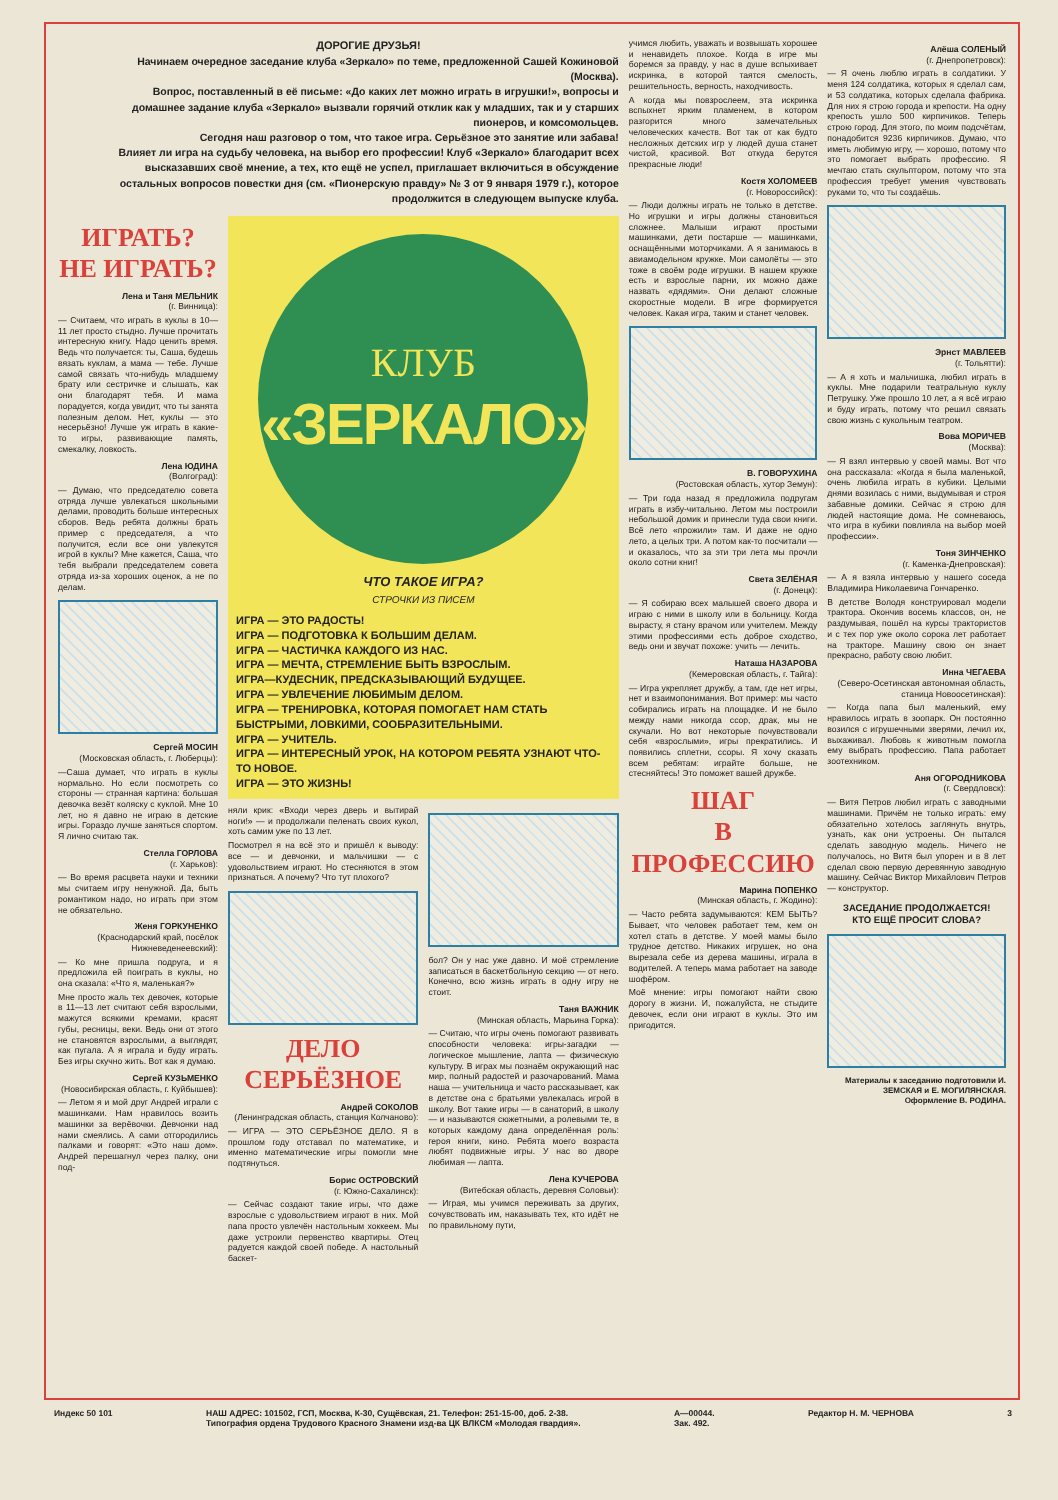ДОРОГИЕ ДРУЗЬЯ!
Начинаем очередное заседание клуба «Зеркало» по теме, предложенной Сашей Кожиновой (Москва).
Вопрос, поставленный в её письме: «До каких лет можно играть в игрушки!», вопросы и домашнее задание клуба «Зеркало» вызвали горячий отклик как у младших, так и у старших пионеров, и комсомольцев.
Сегодня наш разговор о том, что такое игра. Серьёзное это занятие или забава!
Влияет ли игра на судьбу человека, на выбор его профессии! Клуб «Зеркало» благодарит всех высказавших своё мнение, а тех, кто ещё не успел, приглашает включиться в обсуждение остальных вопросов повестки дня (см. «Пионерскую правду» № 3 от 9 января 1979 г.), которое продолжится в следующем выпуске клуба.
ИГРАТЬ?
НЕ ИГРАТЬ?
Лена и Таня МЕЛЬНИК
(г. Винница):
— Считаем, что играть в куклы в 10—11 лет просто стыдно. Лучше прочитать интересную книгу. Надо ценить время. Ведь что получается: ты, Саша, будешь вязать куклам, а мама — тебе. Лучше самой связать что-нибудь младшему брату или сестричке и слышать, как они благодарят тебя. И мама порадуется, когда увидит, что ты занята полезным делом. Нет, куклы — это несерьёзно! Лучше уж играть в какие-то игры, развивающие память, смекалку, ловкость.
Лена ЮДИНА
(Волгоград):
— Думаю, что председателю совета отряда лучше увлекаться школьными делами, проводить больше интересных сборов. Ведь ребята должны брать пример с председателя, а что получится, если все они увлекутся игрой в куклы? Мне кажется, Саша, что тебя выбрали председателем совета отряда из-за хороших оценок, а не по делам.
Сергей МОСИН
(Московская область, г. Люберцы):
—Саша думает, что играть в куклы нормально. Но если посмотреть со стороны — странная картина: большая девочка везёт коляску с куклой. Мне 10 лет, но я давно не играю в детские игры. Гораздо лучше заняться спортом. Я лично считаю так.
Стелла ГОРЛОВА
(г. Харьков):
— Во время расцвета науки и техники мы считаем игру ненужной. Да, быть романтиком надо, но играть при этом не обязательно.
Женя ГОРКУНЕНКО
(Краснодарский край, посёлок Нижневеденеевский):
— Ко мне пришла подруга, и я предложила ей поиграть в куклы, но она сказала: «Что я, маленькая?»
Мне просто жаль тех девочек, которые в 11—13 лет считают себя взрослыми, мажутся всякими кремами, красят губы, ресницы, веки. Ведь они от этого не становятся взрослыми, а выглядят, как пугала. А я играла и буду играть. Без игры скучно жить. Вот как я думаю.
Сергей КУЗЬМЕНКО
(Новосибирская область, г. Куйбышев):
— Летом я и мой друг Андрей играли с машинками. Нам нравилось возить машинки за верёвочки. Девчонки над нами смеялись. А сами отгородились палками и говорят: «Это наш дом». Андрей перешагнул через палку, они под-
КЛУБ
«ЗЕРКАЛО»
ЧТО ТАКОЕ ИГРА?
СТРОЧКИ ИЗ ПИСЕМ
ИГРА — ЭТО РАДОСТЬ!
ИГРА — ПОДГОТОВКА К БОЛЬШИМ ДЕЛАМ.
ИГРА — ЧАСТИЧКА КАЖДОГО ИЗ НАС.
ИГРА — МЕЧТА, СТРЕМЛЕНИЕ БЫТЬ ВЗРОСЛЫМ.
ИГРА—КУДЕСНИК, ПРЕДСКАЗЫВАЮЩИЙ БУДУЩЕЕ.
ИГРА — УВЛЕЧЕНИЕ ЛЮБИМЫМ ДЕЛОМ.
ИГРА — ТРЕНИРОВКА, КОТОРАЯ ПОМОГАЕТ НАМ СТАТЬ БЫСТРЫМИ, ЛОВКИМИ, СООБРАЗИТЕЛЬНЫМИ.
ИГРА — УЧИТЕЛЬ.
ИГРА — ИНТЕРЕСНЫЙ УРОК, НА КОТОРОМ РЕБЯТА УЗНАЮТ ЧТО-ТО НОВОЕ.
ИГРА — ЭТО ЖИЗНЬ!
няли крик: «Входи через дверь и вытирай ноги!» — и продолжали пеленать своих кукол, хоть самим уже по 13 лет.
Посмотрел я на всё это и пришёл к выводу: все — и девчонки, и мальчишки — с удовольствием играют. Но стесняются в этом признаться. А почему? Что тут плохого?
ДЕЛО
СЕРЬЁЗНОЕ
Андрей СОКОЛОВ
(Ленинградская область, станция Колчаново):
— ИГРА — ЭТО СЕРЬЁЗНОЕ ДЕЛО. Я в прошлом году отставал по математике, и именно математические игры помогли мне подтянуться.
Борис ОСТРОВСКИЙ
(г. Южно-Сахалинск):
— Сейчас создают такие игры, что даже взрослые с удовольствием играют в них. Мой папа просто увлечён настольным хоккеем. Мы даже устроили первенство квартиры. Отец радуется каждой своей победе. А настольный баскет-
бол? Он у нас уже давно. И моё стремление записаться в баскетбольную секцию — от него. Конечно, всю жизнь играть в одну игру не стоит.
Таня ВАЖНИК
(Минская область, Марьина Горка):
— Считаю, что игры очень помогают развивать способности человека: игры-загадки — логическое мышление, лапта — физическую культуру. В играх мы познаём окружающий нас мир, полный радостей и разочарований. Мама наша — учительница и часто рассказывает, как в детстве она с братьями увлекалась игрой в школу. Вот такие игры — в санаторий, в школу — и называются сюжетными, а ролевыми те, в которых каждому дана определённая роль: героя книги, кино. Ребята моего возраста любят подвижные игры. У нас во дворе любимая — лапта.
Лена КУЧЕРОВА
(Витебская область, деревня Соловьи):
— Играя, мы учимся переживать за других, сочувствовать им, наказывать тех, кто идёт не по правильному пути,
учимся любить, уважать и возвышать хорошее и ненавидеть плохое. Когда в игре мы боремся за правду, у нас в душе вспыхивает искринка, в которой таятся смелость, решительность, верность, находчивость.
А когда мы повзрослеем, эта искринка вспыхнет ярким пламенем, в котором разгорится много замечательных человеческих качеств. Вот так от как будто несложных детских игр у людей душа станет чистой, красивой. Вот откуда берутся прекрасные люди!
Костя ХОЛОМЕЕВ
(г. Новороссийск):
— Люди должны играть не только в детстве. Но игрушки и игры должны становиться сложнее. Малыши играют простыми машинками, дети постарше — машинками, оснащёнными моторчиками. А я занимаюсь в авиамодельном кружке. Мои самолёты — это тоже в своём роде игрушки. В нашем кружке есть и взрослые парни, их можно даже назвать «дядями». Они делают сложные скоростные модели. В игре формируется человек. Какая игра, таким и станет человек.
В. ГОВОРУХИНА
(Ростовская область, хутор Земун):
— Три года назад я предложила подругам играть в избу-читальню. Летом мы построили небольшой домик и принесли туда свои книги. Всё лето «прожили» там. И даже не одно лето, а целых три. А потом как-то посчитали — и оказалось, что за эти три лета мы прочли около сотни книг!
Света ЗЕЛЁНАЯ
(г. Донецк):
— Я собираю всех малышей своего двора и играю с ними в школу или в больницу. Когда вырасту, я стану врачом или учителем. Между этими профессиями есть доброе сходство, ведь они и звучат похоже: учить — лечить.
Наташа НАЗАРОВА
(Кемеровская область, г. Тайга):
— Игра укрепляет дружбу, а там, где нет игры, нет и взаимопонимания. Вот пример: мы часто собирались играть на площадке. И не было между нами никогда ссор, драк, мы не скучали. Но вот некоторые почувствовали себя «взрослыми», игры прекратились. И появились сплетни, ссоры. Я хочу сказать всем ребятам: играйте больше, не стесняйтесь! Это поможет вашей дружбе.
ШАГ
В ПРОФЕССИЮ
Марина ПОПЕНКО
(Минская область, г. Жодино):
— Часто ребята задумываются: КЕМ БЫТЬ? Бывает, что человек работает тем, кем он хотел стать в детстве. У моей мамы было трудное детство. Никаких игрушек, но она вырезала себе из дерева машины, играла в водителей. А теперь мама работает на заводе шофёром.
Моё мнение: игры помогают найти свою дорогу в жизни. И, пожалуйста, не стыдите девочек, если они играют в куклы. Это им пригодится.
Алёша СОЛЕНЫЙ
(г. Днепропетровск):
— Я очень люблю играть в солдатики. У меня 124 солдатика, которых я сделал сам, и 53 солдатика, которых сделала фабрика. Для них я строю города и крепости. На одну крепость ушло 500 кирпичиков. Теперь строю город. Для этого, по моим подсчётам, понадобится 9236 кирпичиков. Думаю, что иметь любимую игру, — хорошо, потому что это помогает выбрать профессию. Я мечтаю стать скульптором, потому что эта профессия требует умения чувствовать руками то, что ты создаёшь.
Эрнст МАВЛЕЕВ
(г. Тольятти):
— А я хоть и мальчишка, любил играть в куклы. Мне подарили театральную куклу Петрушку. Уже прошло 10 лет, а я всё играю и буду играть, потому что решил связать свою жизнь с кукольным театром.
Вова МОРИЧЕВ
(Москва):
— Я взял интервью у своей мамы. Вот что она рассказала: «Когда я была маленькой, очень любила играть в кубики. Целыми днями возилась с ними, выдумывая и строя забавные домики. Сейчас я строю для людей настоящие дома. Не сомневаюсь, что игра в кубики повлияла на выбор моей профессии».
Тоня ЗИНЧЕНКО
(г. Каменка-Днепровская):
— А я взяла интервью у нашего соседа Владимира Николаевича Гончаренко.
В детстве Володя конструировал модели трактора. Окончив восемь классов, он, не раздумывая, пошёл на курсы трактористов и с тех пор уже около сорока лет работает на тракторе. Машину свою он знает прекрасно, работу свою любит.
Инна ЧЕГАЕВА
(Северо-Осетинская автономная область, станица Новоосетинская):
— Когда папа был маленький, ему нравилось играть в зоопарк. Он постоянно возился с игрушечными зверями, лечил их, выхаживал. Любовь к животным помогла ему выбрать профессию. Папа работает зоотехником.
Аня ОГОРОДНИКОВА
(г. Свердловск):
— Витя Петров любил играть с заводными машинами. Причём не только играть: ему обязательно хотелось заглянуть внутрь, узнать, как они устроены. Он пытался сделать заводную модель. Ничего не получалось, но Витя был упорен и в 8 лет сделал свою первую деревянную заводную машину. Сейчас Виктор Михайлович Петров — конструктор.
ЗАСЕДАНИЕ ПРОДОЛЖАЕТСЯ!
КТО ЕЩЁ ПРОСИТ СЛОВА?
Материалы к заседанию подготовили И. ЗЕМСКАЯ и Е. МОГИЛЯНСКАЯ.
Оформление В. РОДИНА.
Индекс 50 101 НАШ АДРЕС: 101502, ГСП, Москва, К-30, Сущёвская, 21. Телефон: 251-15-00, доб. 2-38.
Типография ордена Трудового Красного Знамени изд-ва ЦК ВЛКСМ «Молодая гвардия». А—00044.
Зак. 492. Редактор Н. М. ЧЕРНОВА 3